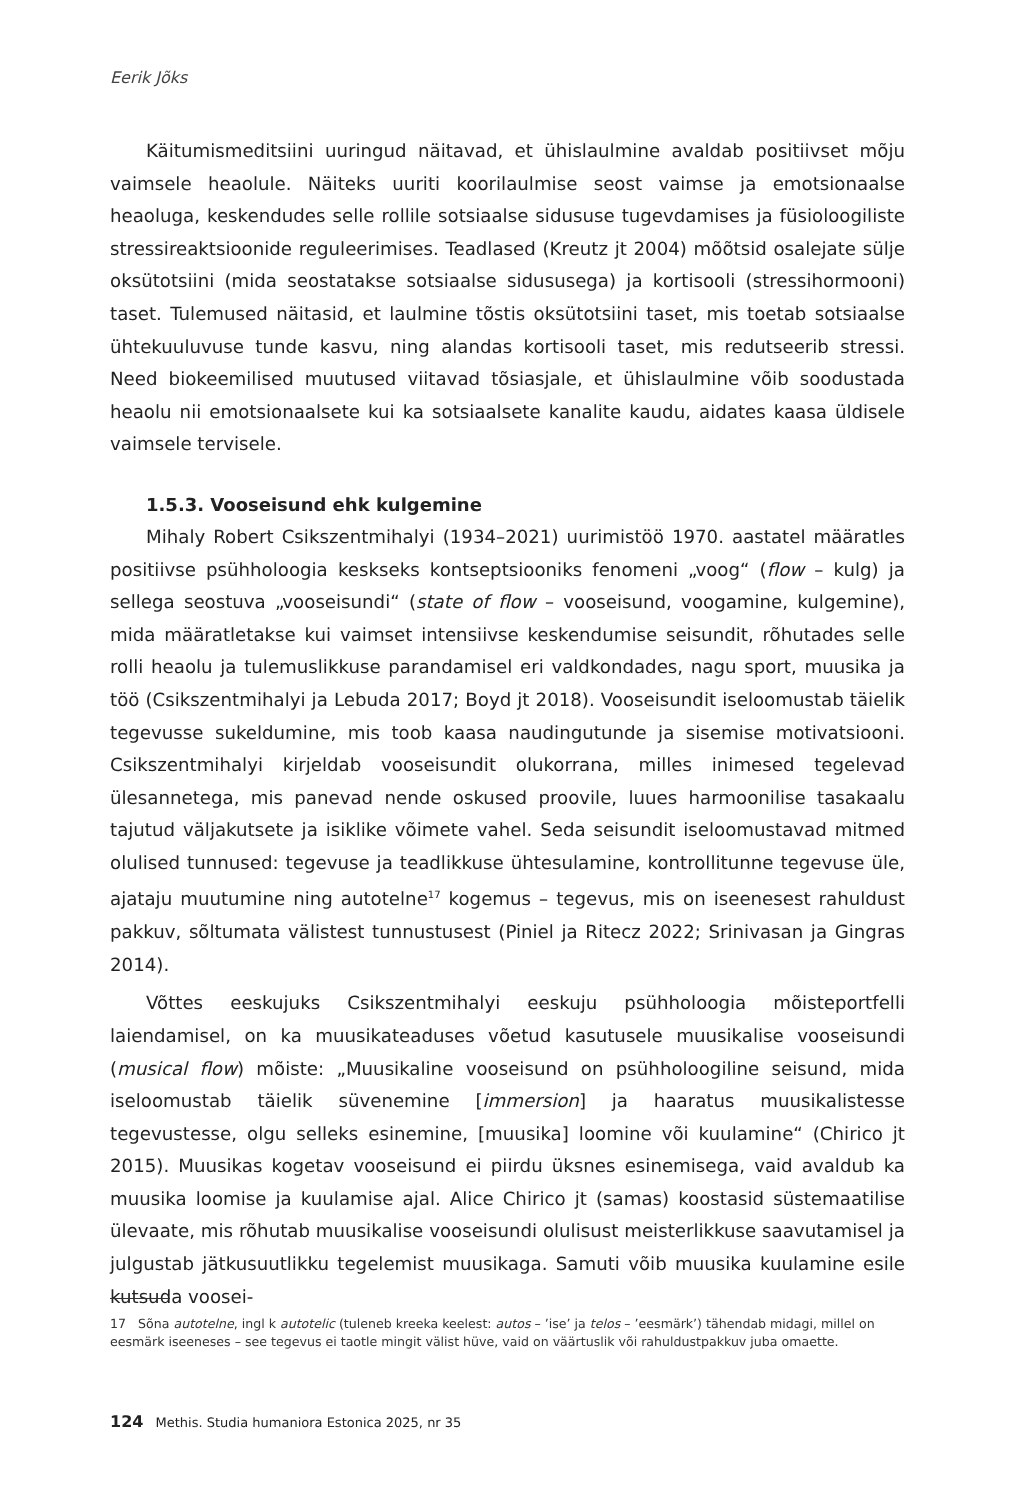Eerik Jõks
Käitumismeditsiini uuringud näitavad, et ühislaulmine avaldab positiivset mõju vaimsele heaolule. Näiteks uuriti koorilaulmise seost vaimse ja emotsionaalse heaoluga, keskendudes selle rollile sotsiaalse sidususe tugevdamises ja füsioloogiliste stressireaktsioonide reguleerimises. Teadlased (Kreutz jt 2004) mõõtsid osalejate sülje oksütotsiini (mida seostatakse sotsiaalse sidususega) ja kortisooli (stressihormooni) taset. Tulemused näitasid, et laulmine tõstis oksütotsiini taset, mis toetab sotsiaalse ühtekuuluvuse tunde kasvu, ning alandas kortisooli taset, mis redutseerib stressi. Need biokeemilised muutused viitavad tõsiasjale, et ühislaulmine võib soodustada heaolu nii emotsionaalsete kui ka sotsiaalsete kanalite kaudu, aidates kaasa üldisele vaimsele tervisele.
1.5.3. Vooseisund ehk kulgemine
Mihaly Robert Csikszentmihalyi (1934–2021) uurimistöö 1970. aastatel määratles positiivse psühholoogia keskseks kontseptsiooniks fenomeni „voog“ (flow – kulg) ja sellega seostuva „vooseisundi“ (state of flow – vooseisund, voogamine, kulgemine), mida määratletakse kui vaimset intensiivse keskendumise seisundit, rõhutades selle rolli heaolu ja tulemuslikkuse parandamisel eri valdkondades, nagu sport, muusika ja töö (Csikszentmihalyi ja Lebuda 2017; Boyd jt 2018). Vooseisundit iseloomustab täielik tegevusse sukeldumine, mis toob kaasa naudingutunde ja sisemise motivatsiooni. Csikszentmihalyi kirjeldab vooseisundit olukorrana, milles inimesed tegelevad ülesannetega, mis panevad nende oskused proovile, luues harmoonilise tasakaalu tajutud väljakutsete ja isiklike võimete vahel. Seda seisundit iseloomustavad mitmed olulised tunnused: tegevuse ja teadlikkuse ühtesulamine, kontrollitunne tegevuse üle, ajataju muutumine ning autotelne<sup>17</sup> kogemus – tegevus, mis on iseenesest rahuldust pakkuv, sõltumata välistest tunnustusest (Piniel ja Ritecz 2022; Srinivasan ja Gingras 2014).
Võttes eeskujuks Csikszentmihalyi eeskuju psühholoogia mõisteportfelli laiendamisel, on ka muusikateaduses võetud kasutusele muusikalise vooseisundi (musical flow) mõiste: „Muusikaline vooseisund on psühholoogiline seisund, mida iseloomustab täielik süvenemine [immersion] ja haaratus muusikalistesse tegevustesse, olgu selleks esinemine, [muusika] loomine või kuulamine“ (Chirico jt 2015). Muusikas kogetav vooseisund ei piirdu üksnes esinemisega, vaid avaldub ka muusika loomise ja kuulamise ajal. Alice Chirico jt (samas) koostasid süstemaatilise ülevaate, mis rõhutab muusikalise vooseisundi olulisust meisterlikkuse saavutamisel ja julgustab jätkusuutlikku tegelemist muusikaga. Samuti võib muusika kuulamine esile kutsuda voosei-
17 Sõna autotelne, ingl k autotelic (tuleneb kreeka keelest: autos – ’ise’ ja telos – ’eesmärk’) tähendab midagi, millel on eesmärk iseeneses – see tegevus ei taotle mingit välist hüve, vaid on väärtuslik või rahuldustpakkuv juba omaette.
124 Methis. Studia humaniora Estonica 2025, nr 35